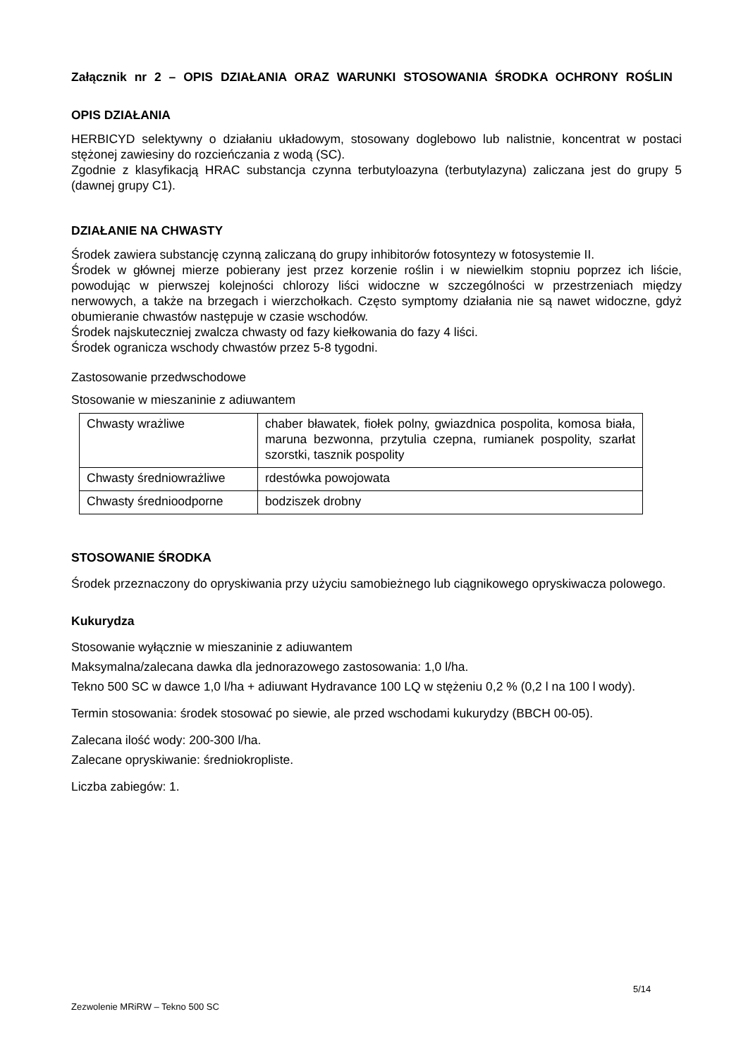Załącznik nr 2 – OPIS DZIAŁANIA ORAZ WARUNKI STOSOWANIA ŚRODKA OCHRONY ROŚLIN
OPIS DZIAŁANIA
HERBICYD selektywny o działaniu układowym, stosowany doglebowo lub nalistnie, koncentrat w postaci stężonej zawiesiny do rozcieńczania z wodą (SC).
Zgodnie z klasyfikacją HRAC substancja czynna terbutyloazyna (terbutylazyna) zaliczana jest do grupy 5 (dawnej grupy C1).
DZIAŁANIE NA CHWASTY
Środek zawiera substancję czynną zaliczaną do grupy inhibitorów fotosyntezy w fotosystemie II.
Środek w głównej mierze pobierany jest przez korzenie roślin i w niewielkim stopniu poprzez ich liście, powodując w pierwszej kolejności chlorozy liści widoczne w szczególności w przestrzeniach między nerwowych, a także na brzegach i wierzchołkach. Często symptomy działania nie są nawet widoczne, gdyż obumieranie chwastów następuje w czasie wschodów.
Środek najskuteczniej zwalcza chwasty od fazy kiełkowania do fazy 4 liści.
Środek ogranicza wschody chwastów przez 5-8 tygodni.
Zastosowanie przedwschodowe
Stosowanie w mieszaninie z adiuwantem
| Chwasty wrażliwe | chaber bławatek, fiołek polny, gwiazdnica pospolita, komosa biała, maruna bezwonna, przytulia czepna, rumianek pospolity, szarłat szorstki, tasznik pospolity |
| Chwasty średniowrażliwe | rdestówka powojowata |
| Chwasty średnioodporne | bodziszek drobny |
STOSOWANIE ŚRODKA
Środek przeznaczony do opryskiwania przy użyciu samobieżnego lub ciągnikowego opryskiwacza polowego.
Kukurydza
Stosowanie wyłącznie w mieszaninie z adiuwantem
Maksymalna/zalecana dawka dla jednorazowego zastosowania: 1,0 l/ha.
Tekno 500 SC w dawce 1,0 l/ha + adiuwant Hydravance 100 LQ w stężeniu 0,2 % (0,2 l na 100 l wody).
Termin stosowania: środek stosować po siewie, ale przed wschodami kukurydzy (BBCH 00-05).
Zalecana ilość wody: 200-300 l/ha.
Zalecane opryskiwanie: średniokropliste.
Liczba zabiegów: 1.
5/14
Zezwolenie MRiRW – Tekno 500 SC